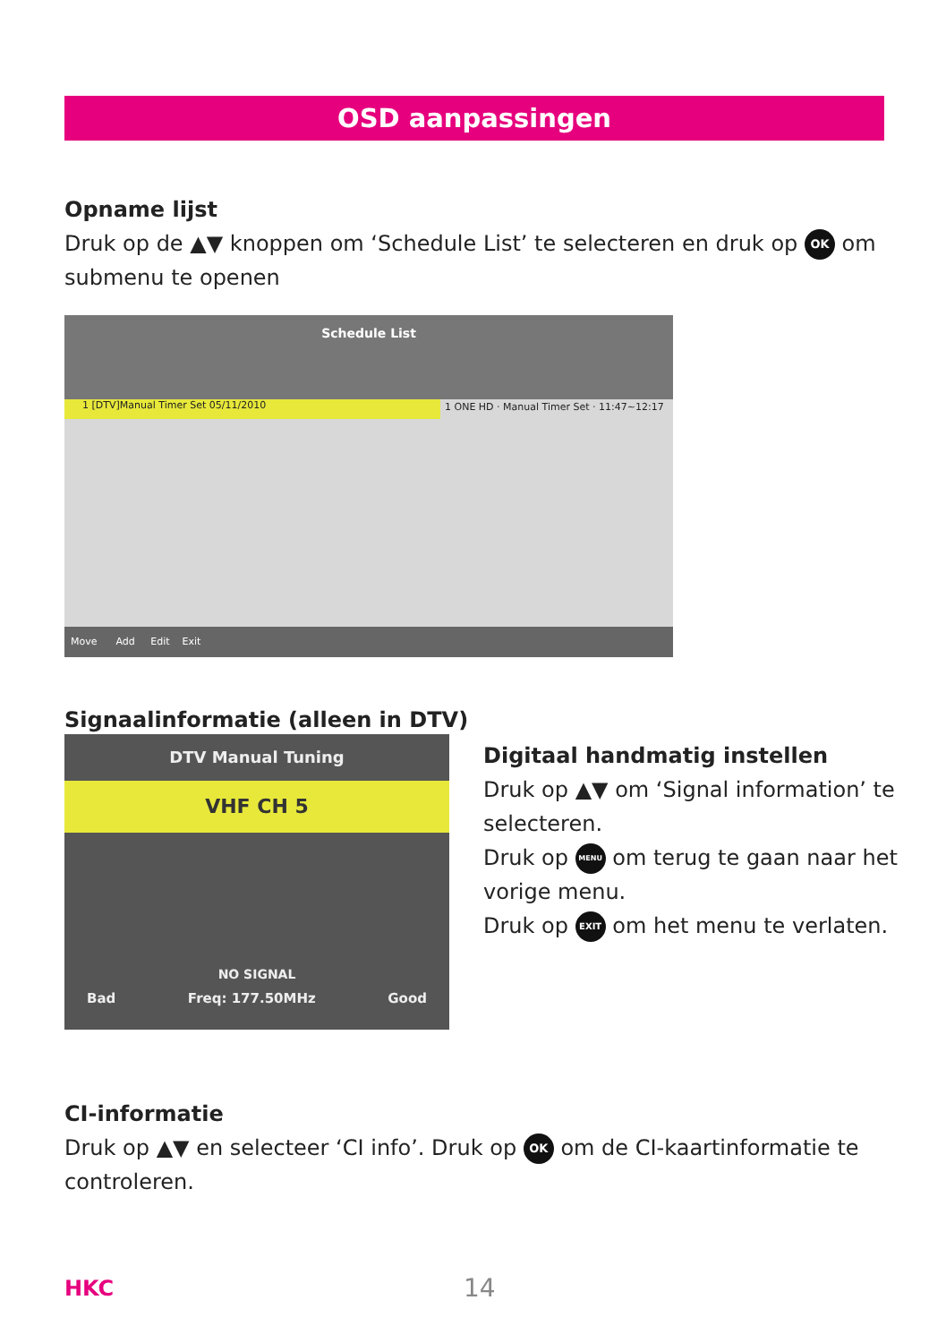OSD aanpassingen
Opname lijst
Druk op de ▲▼ knoppen om ‘Schedule List’ te selecteren en druk op OK om submenu te openen
Schedule List
1 [DTV]Manual Timer Set 05/11/2010
1 ONE HD · Manual Timer Set · 11:47~12:17
Move Add Edit Exit
Signaalinformatie (alleen in DTV)
DTV Manual Tuning
VHF CH 5
NO SIGNAL
Bad Freq: 177.50MHz Good
Digitaal handmatig instellen
Druk op ▲▼ om ‘Signal information’ te selecteren.
Druk op MENU om terug te gaan naar het vorige menu.
Druk op EXIT om het menu te verlaten.
CI-informatie
Druk op ▲▼ en selecteer ‘CI info’. Druk op OK om de CI-kaartinformatie te controleren.
HKC 14